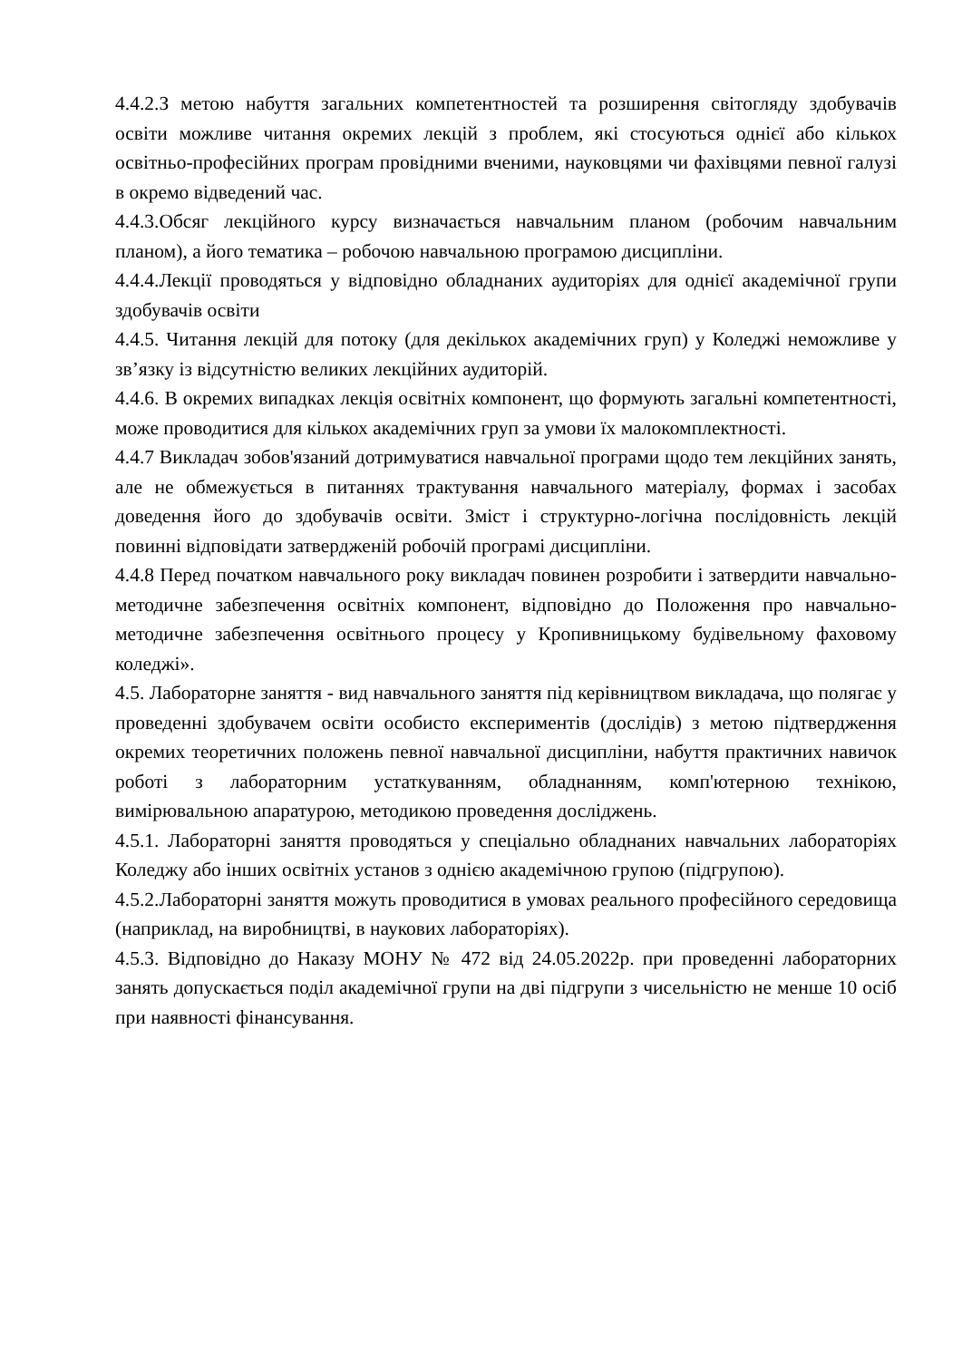4.4.2.З метою набуття загальних компетентностей та розширення світогляду здобувачів освіти можливе читання окремих лекцій з проблем, які стосуються однієї або кількох освітньо-професійних програм провідними вченими, науковцями чи фахівцями певної галузі в окремо відведений час.
4.4.3.Обсяг лекційного курсу визначається навчальним планом (робочим навчальним планом), а його тематика – робочою навчальною програмою дисципліни.
4.4.4.Лекції проводяться у відповідно обладнаних аудиторіях для однієї академічної групи здобувачів освіти
4.4.5. Читання лекцій для потоку (для декількох академічних груп) у Коледжі неможливе у зв’язку із відсутністю великих лекційних аудиторій.
4.4.6. В окремих випадках лекція освітніх компонент, що формують загальні компетентності, може проводитися для кількох академічних груп за умови їх малокомплектності.
4.4.7 Викладач зобов'язаний дотримуватися навчальної програми щодо тем лекційних занять, але не обмежується в питаннях трактування навчального матеріалу, формах і засобах доведення його до здобувачів освіти. Зміст і структурно-логічна послідовність лекцій повинні відповідати затвердженій робочій програмі дисципліни.
4.4.8 Перед початком навчального року викладач повинен розробити і затвердити навчально-методичне забезпечення освітніх компонент, відповідно до Положення про навчально-методичне забезпечення освітнього процесу у Кропивницькому будівельному фаховому коледжі».
4.5. Лабораторне заняття - вид навчального заняття під керівництвом викладача, що полягає у проведенні здобувачем освіти особисто експериментів (дослідів) з метою підтвердження окремих теоретичних положень певної навчальної дисципліни, набуття практичних навичок роботі з лабораторним устаткуванням, обладнанням, комп'ютерною технікою, вимірювальною апаратурою, методикою проведення досліджень.
4.5.1. Лабораторні заняття проводяться у спеціально обладнаних навчальних лабораторіях Коледжу або інших освітніх установ з однією академічною групою (підгрупою).
4.5.2.Лабораторні заняття можуть проводитися в умовах реального професійного середовища (наприклад, на виробництві, в наукових лабораторіях).
4.5.3. Відповідно до Наказу МОНУ № 472 від 24.05.2022р. при проведенні лабораторних занять допускається поділ академічної групи на дві підгрупи з чисельністю не менше 10 осіб при наявності фінансування.